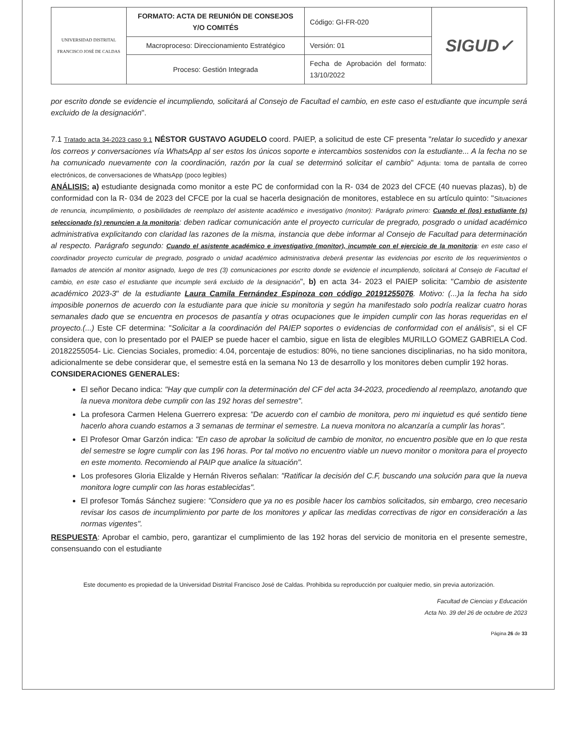| UNIVERSIDAD DISTRITAL FRANCISCO JOSÉ DE CALDAS | FORMATO: ACTA DE REUNIÓN DE CONSEJOS Y/O COMITÉS | Código: GI-FR-020 | SIGUD✓ |
| | Macroproceso: Direccionamiento Estratégico | Versión: 01 | |
| | Proceso: Gestión Integrada | Fecha de Aprobación del formato: 13/10/2022 | |
por escrito donde se evidencie el incumpliendo, solicitará al Consejo de Facultad el cambio, en este caso el estudiante que incumple será excluido de la designación".
7.1 Tratado acta 34-2023 caso 9.1 NÉSTOR GUSTAVO AGUDELO coord. PAIEP, a solicitud de este CF presenta "relatar lo sucedido y anexar los correos y conversaciones vía WhatsApp al ser estos los únicos soporte e intercambios sostenidos con la estudiante... A la fecha no se ha comunicado nuevamente con la coordinación, razón por la cual se determinó solicitar el cambio" Adjunta: toma de pantalla de correo electrónicos, de conversaciones de WhatsApp (poco legibles)
ANÁLISIS: a) estudiante designada como monitor a este PC de conformidad con la R- 034 de 2023 del CFCE (40 nuevas plazas), b) de conformidad con la R- 034 de 2023 del CFCE por la cual se hacerla designación de monitores, establece en su artículo quinto: "Situaciones de renuncia, incumplimiento, o posibilidades de reemplazo del asistente académico e investigativo (monitor): Parágrafo primero: Cuando el (los) estudiante (s) seleccionado (s) renuncien a la monitoria: deben radicar comunicación ante el proyecto curricular de pregrado, posgrado o unidad académico administrativa explicitando con claridad las razones de la misma, instancia que debe informar al Consejo de Facultad para determinación al respecto. Parágrafo segundo: Cuando el asistente académico e investigativo (monitor), incumple con el ejercicio de la monitoria: en este caso el coordinador proyecto curricular de pregrado, posgrado o unidad académico administrativa deberá presentar las evidencias por escrito de los requerimientos o llamados de atención al monitor asignado, luego de tres (3) comunicaciones por escrito donde se evidencie el incumpliendo, solicitará al Consejo de Facultad el cambio, en este caso el estudiante que incumple será excluido de la designación", b) en acta 34- 2023 el PAIEP solicita: "Cambio de asistente académico 2023-3" de la estudiante Laura Camila Fernández Espinoza con código 20191255076. Motivo: (...)a la fecha ha sido imposible ponernos de acuerdo con la estudiante para que inicie su monitoria y según ha manifestado solo podría realizar cuatro horas semanales dado que se encuentra en procesos de pasantía y otras ocupaciones que le impiden cumplir con las horas requeridas en el proyecto.(...) Este CF determina: "Solicitar a la coordinación del PAIEP soportes o evidencias de conformidad con el análisis", si el CF considera que, con lo presentado por el PAIEP se puede hacer el cambio, sigue en lista de elegibles MURILLO GOMEZ GABRIELA Cod. 20182255054- Lic. Ciencias Sociales, promedio: 4.04, porcentaje de estudios: 80%, no tiene sanciones disciplinarias, no ha sido monitora, adicionalmente se debe considerar que, el semestre está en la semana No 13 de desarrollo y los monitores deben cumplir 192 horas.
CONSIDERACIONES GENERALES:
El señor Decano indica: "Hay que cumplir con la determinación del CF del acta 34-2023, procediendo al reemplazo, anotando que la nueva monitora debe cumplir con las 192 horas del semestre".
La profesora Carmen Helena Guerrero expresa: "De acuerdo con el cambio de monitora, pero mi inquietud es qué sentido tiene hacerlo ahora cuando estamos a 3 semanas de terminar el semestre. La nueva monitora no alcanzaría a cumplir las horas".
El Profesor Omar Garzón indica: "En caso de aprobar la solicitud de cambio de monitor, no encuentro posible que en lo que resta del semestre se logre cumplir con las 196 horas. Por tal motivo no encuentro viable un nuevo monitor o monitora para el proyecto en este momento. Recomiendo al PAIP que analice la situación".
Los profesores Gloria Elizalde y Hernán Riveros señalan: "Ratificar la decisión del C.F, buscando una solución para que la nueva monitora logre cumplir con las horas establecidas".
El profesor Tomás Sánchez sugiere: "Considero que ya no es posible hacer los cambios solicitados, sin embargo, creo necesario revisar los casos de incumplimiento por parte de los monitores y aplicar las medidas correctivas de rigor en consideración a las normas vigentes".
RESPUESTA: Aprobar el cambio, pero, garantizar el cumplimiento de las 192 horas del servicio de monitoria en el presente semestre, consensuando con el estudiante
Este documento es propiedad de la Universidad Distrital Francisco José de Caldas. Prohibida su reproducción por cualquier medio, sin previa autorización.
Facultad de Ciencias y Educación
Acta No. 39 del 26 de octubre de 2023
Página 26 de 33